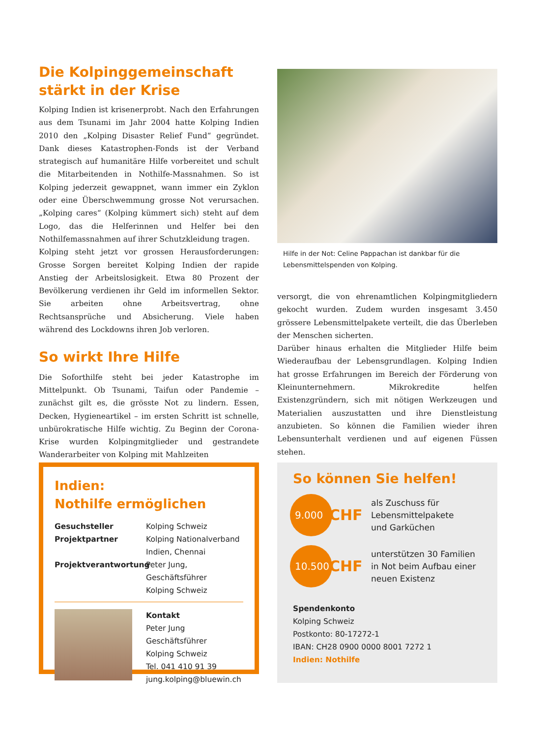Die Kolpinggemeinschaft
stärkt in der Krise
Kolping Indien ist krisenerprobt. Nach den Erfahrungen aus dem Tsunami im Jahr 2004 hatte Kolping Indien 2010 den „Kolping Disaster Relief Fund“ gegründet. Dank dieses Katastrophen-Fonds ist der Verband strategisch auf humanitäre Hilfe vorbereitet und schult die Mitarbeitenden in Nothilfe-Massnahmen. So ist Kolping jederzeit gewappnet, wann immer ein Zyklon oder eine Überschwemmung grosse Not verursachen. „Kolping cares“ (Kolping kümmert sich) steht auf dem Logo, das die Helferinnen und Helfer bei den Nothilfemassnahmen auf ihrer Schutzkleidung tragen.
Kolping steht jetzt vor grossen Herausforderungen: Grosse Sorgen bereitet Kolping Indien der rapide Anstieg der Arbeitslosigkeit. Etwa 80 Prozent der Bevölkerung verdienen ihr Geld im informellen Sektor. Sie arbeiten ohne Arbeitsvertrag, ohne Rechtsansprüche und Absicherung. Viele haben während des Lockdowns ihren Job verloren.
So wirkt Ihre Hilfe
Die Soforthilfe steht bei jeder Katastrophe im Mittelpunkt. Ob Tsunami, Taifun oder Pandemie – zunächst gilt es, die grösste Not zu lindern. Essen, Decken, Hygieneartikel – im ersten Schritt ist schnelle, unbürokratische Hilfe wichtig. Zu Beginn der Corona-Krise wurden Kolpingmitglieder und gestrandete Wanderarbeiter von Kolping mit Mahlzeiten
Hilfe in der Not: Celine Pappachan ist dankbar für die Lebensmittelspenden von Kolping.
versorgt, die von ehrenamtlichen Kolpingmitgliedern gekocht wurden. Zudem wurden insgesamt 3.450 grössere Lebensmittelpakete verteilt, die das Überleben der Menschen sicherten.
Darüber hinaus erhalten die Mitglieder Hilfe beim Wiederaufbau der Lebensgrundlagen. Kolping Indien hat grosse Erfahrungen im Bereich der Förderung von Kleinunternehmern. Mikrokredite helfen Existenzgründern, sich mit nötigen Werkzeugen und Materialien auszustatten und ihre Dienstleistung anzubieten. So können die Familien wieder ihren Lebensunterhalt verdienen und auf eigenen Füssen stehen.
Indien:
Nothilfe ermöglichen
Gesuchsteller Kolping Schweiz
Projektpartner Kolping Nationalverband
Indien, Chennai
Projektverantwortung Peter Jung, Geschäftsführer
Kolping Schweiz
Kontakt
Peter Jung
Geschäftsführer
Kolping Schweiz
Tel. 041 410 91 39
jung.kolping@bluewin.ch
So können Sie helfen!
9.000
CHF
als Zuschuss für
Lebensmittelpakete
und Garküchen
10.500
CHF
unterstützen 30 Familien
in Not beim Aufbau einer
neuen Existenz
Spendenkonto
Kolping Schweiz
Postkonto: 80-17272-1
IBAN: CH28 0900 0000 8001 7272 1
Indien: Nothilfe